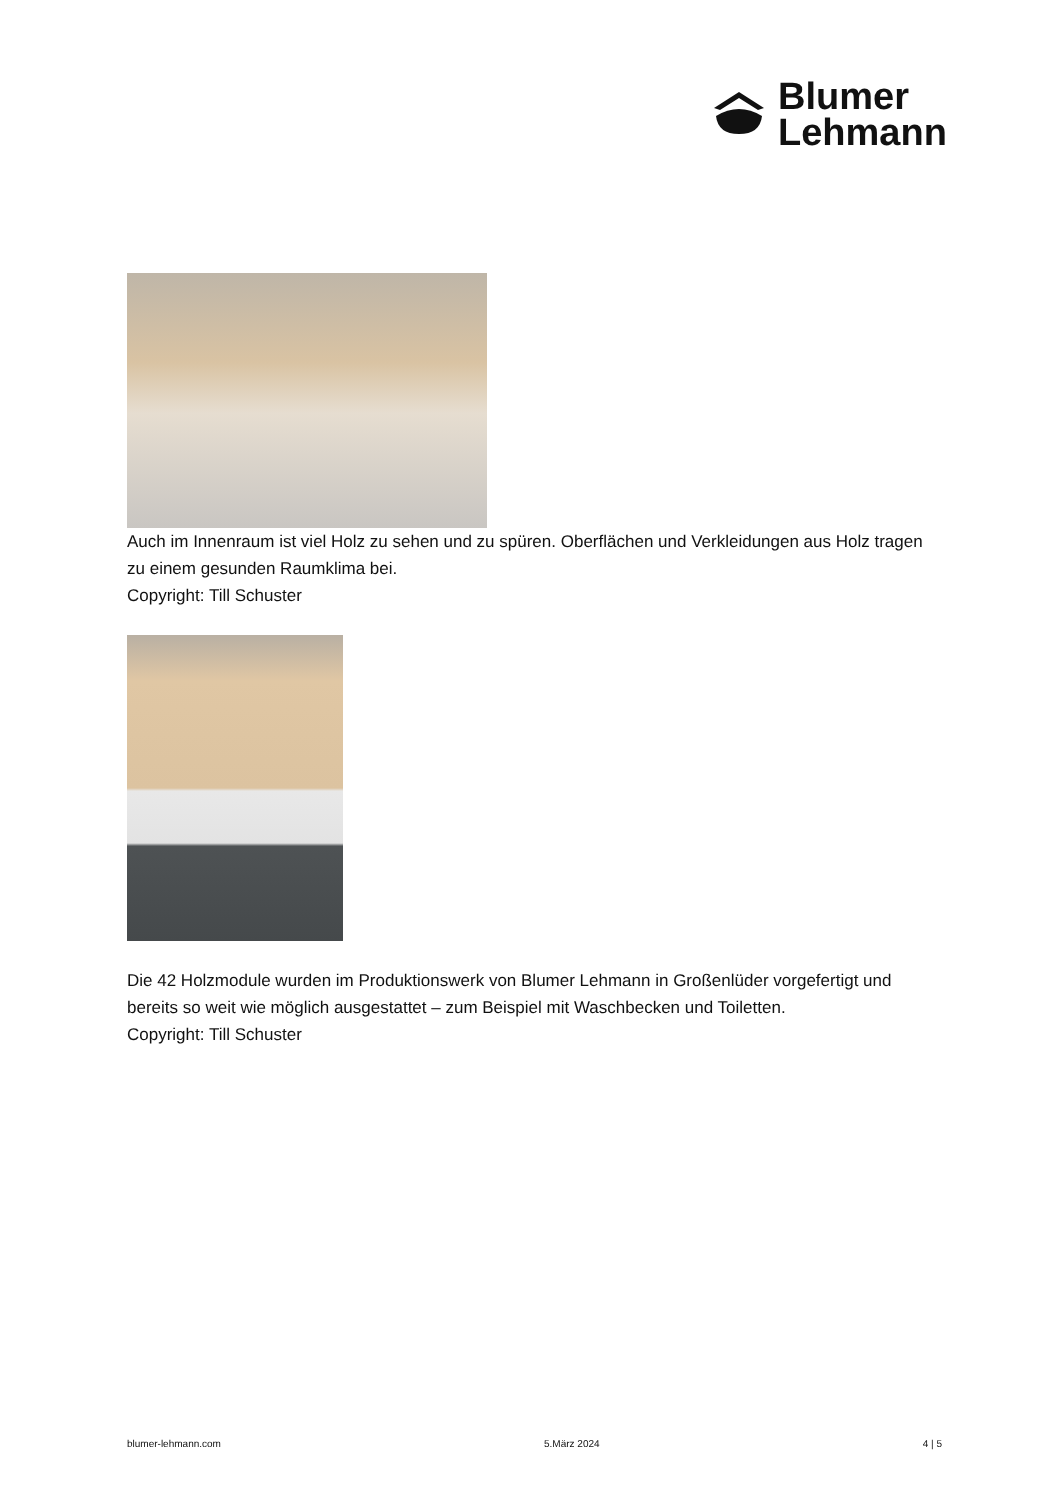Blumer
Lehmann
Auch im Innenraum ist viel Holz zu sehen und zu spüren. Oberflächen und Verkleidungen aus Holz tragen zu einem gesunden Raumklima bei.
Copyright: Till Schuster
Die 42 Holzmodule wurden im Produktionswerk von Blumer Lehmann in Großenlüder vorgefertigt und bereits so weit wie möglich ausgestattet – zum Beispiel mit Waschbecken und Toiletten.
Copyright: Till Schuster
blumer-lehmann.com 5.März 2024 4 | 5